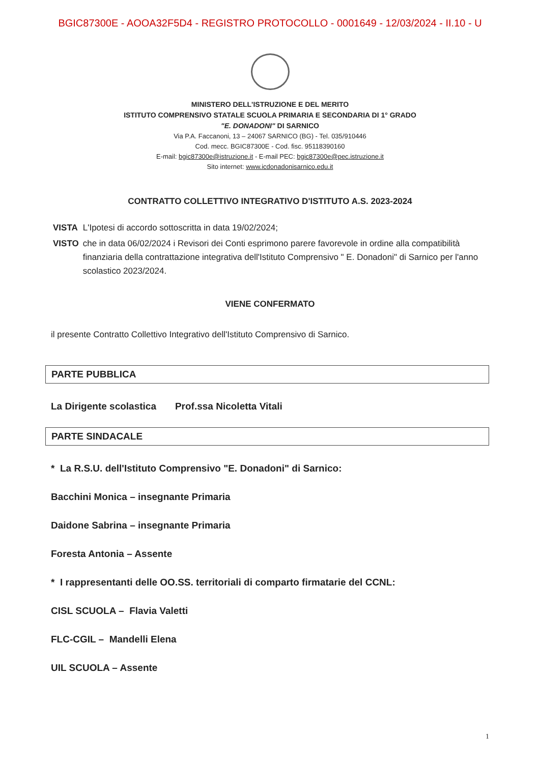BGIC87300E - AOOA32F5D4 - REGISTRO PROTOCOLLO - 0001649 - 12/03/2024 - II.10 - U
MINISTERO DELL'ISTRUZIONE E DEL MERITO
ISTITUTO COMPRENSIVO STATALE SCUOLA PRIMARIA E SECONDARIA DI 1° GRADO
"E. DONADONI" DI SARNICO
Via P.A. Faccanoni, 13 – 24067 SARNICO (BG) - Tel. 035/910446
Cod. mecc. BGIC87300E - Cod. fisc. 95118390160
E-mail: bgic87300e@istruzione.it - E-mail PEC: bgic87300e@pec.istruzione.it
Sito internet: www.icdonadonisarnico.edu.it
CONTRATTO COLLETTIVO INTEGRATIVO D'ISTITUTO A.S. 2023-2024
| VISTA | L'Ipotesi di accordo sottoscritta in data 19/02/2024; |
| VISTO | che in data 06/02/2024 i Revisori dei Conti esprimono parere favorevole in ordine alla compatibilità finanziaria della contrattazione integrativa dell'Istituto Comprensivo " E. Donadoni" di Sarnico per l'anno scolastico 2023/2024. |
VIENE CONFERMATO
il presente Contratto Collettivo Integrativo dell'Istituto Comprensivo di Sarnico.
PARTE PUBBLICA
La Dirigente scolastica Prof.ssa Nicoletta Vitali
PARTE SINDACALE
* La R.S.U. dell'Istituto Comprensivo "E. Donadoni" di Sarnico:
Bacchini Monica – insegnante Primaria
Daidone Sabrina – insegnante Primaria
Foresta Antonia – Assente
* I rappresentanti delle OO.SS. territoriali di comparto firmatarie del CCNL:
CISL SCUOLA – Flavia Valetti
FLC-CGIL – Mandelli Elena
UIL SCUOLA – Assente
1